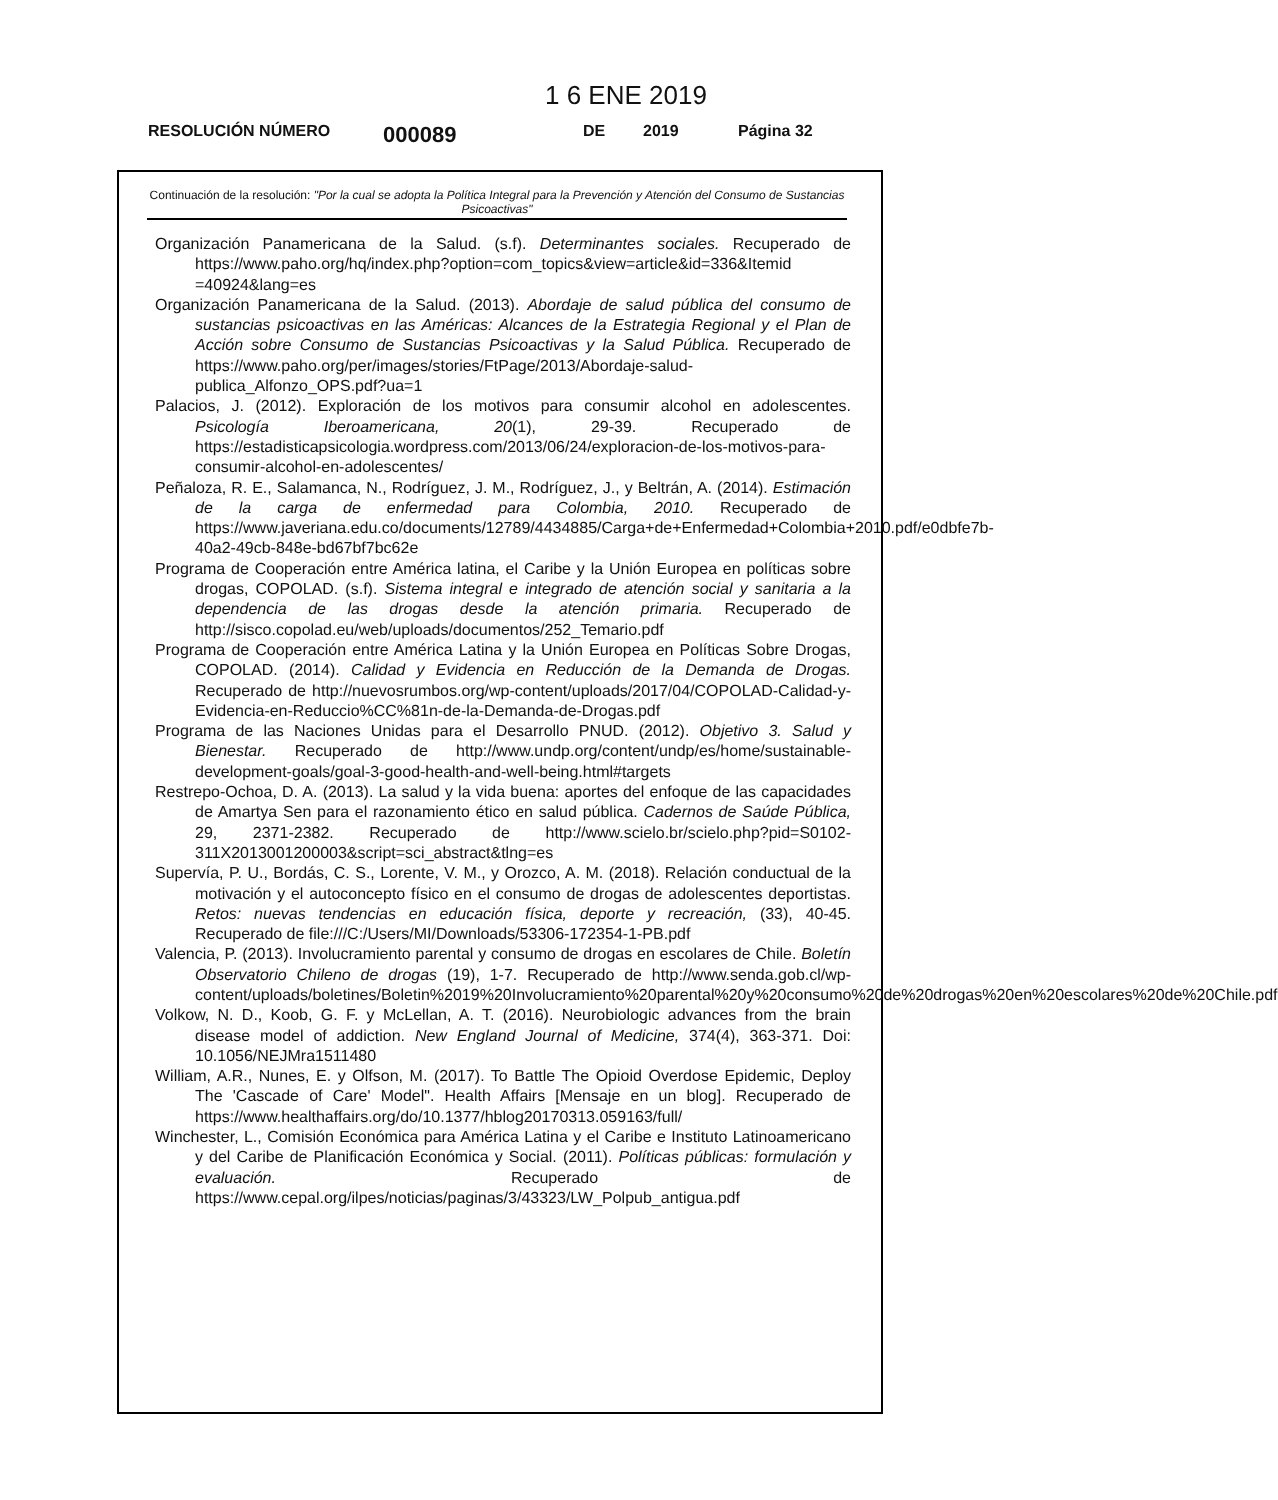1 6 ENE 2019
RESOLUCIÓN NÚMERO 000089 DE 2019 Página 32
Continuación de la resolución: "Por la cual se adopta la Política Integral para la Prevención y Atención del Consumo de Sustancias Psicoactivas"
Organización Panamericana de la Salud. (s.f). Determinantes sociales. Recuperado de https://www.paho.org/hq/index.php?option=com_topics&view=article&id=336&Itemid =40924&lang=es
Organización Panamericana de la Salud. (2013). Abordaje de salud pública del consumo de sustancias psicoactivas en las Américas: Alcances de la Estrategia Regional y el Plan de Acción sobre Consumo de Sustancias Psicoactivas y la Salud Pública. Recuperado de https://www.paho.org/per/images/stories/FtPage/2013/Abordaje-salud-publica_Alfonzo_OPS.pdf?ua=1
Palacios, J. (2012). Exploración de los motivos para consumir alcohol en adolescentes. Psicología Iberoamericana, 20(1), 29-39. Recuperado de https://estadisticapsicologia.wordpress.com/2013/06/24/exploracion-de-los-motivos-para-consumir-alcohol-en-adolescentes/
Peñaloza, R. E., Salamanca, N., Rodríguez, J. M., Rodríguez, J., y Beltrán, A. (2014). Estimación de la carga de enfermedad para Colombia, 2010. Recuperado de https://www.javeriana.edu.co/documents/12789/4434885/Carga+de+Enfermedad+Colombia+2010.pdf/e0dbfe7b-40a2-49cb-848e-bd67bf7bc62e
Programa de Cooperación entre América latina, el Caribe y la Unión Europea en políticas sobre drogas, COPOLAD. (s.f). Sistema integral e integrado de atención social y sanitaria a la dependencia de las drogas desde la atención primaria. Recuperado de http://sisco.copolad.eu/web/uploads/documentos/252_Temario.pdf
Programa de Cooperación entre América Latina y la Unión Europea en Políticas Sobre Drogas, COPOLAD. (2014). Calidad y Evidencia en Reducción de la Demanda de Drogas. Recuperado de http://nuevosrumbos.org/wp-content/uploads/2017/04/COPOLAD-Calidad-y-Evidencia-en-Reduccio%CC%81n-de-la-Demanda-de-Drogas.pdf
Programa de las Naciones Unidas para el Desarrollo PNUD. (2012). Objetivo 3. Salud y Bienestar. Recuperado de http://www.undp.org/content/undp/es/home/sustainable-development-goals/goal-3-good-health-and-well-being.html#targets
Restrepo-Ochoa, D. A. (2013). La salud y la vida buena: aportes del enfoque de las capacidades de Amartya Sen para el razonamiento ético en salud pública. Cadernos de Saúde Pública, 29, 2371-2382. Recuperado de http://www.scielo.br/scielo.php?pid=S0102-311X2013001200003&script=sci_abstract&tlng=es
Supervía, P. U., Bordás, C. S., Lorente, V. M., y Orozco, A. M. (2018). Relación conductual de la motivación y el autoconcepto físico en el consumo de drogas de adolescentes deportistas. Retos: nuevas tendencias en educación física, deporte y recreación, (33), 40-45. Recuperado de file:///C:/Users/MI/Downloads/53306-172354-1-PB.pdf
Valencia, P. (2013). Involucramiento parental y consumo de drogas en escolares de Chile. Boletín Observatorio Chileno de drogas (19), 1-7. Recuperado de http://www.senda.gob.cl/wp-content/uploads/boletines/Boletin%2019%20Involucramiento%20parental%20y%20consumo%20de%20drogas%20en%20escolares%20de%20Chile.pdf
Volkow, N. D., Koob, G. F. y McLellan, A. T. (2016). Neurobiologic advances from the brain disease model of addiction. New England Journal of Medicine, 374(4), 363-371. Doi: 10.1056/NEJMra1511480
William, A.R., Nunes, E. y Olfson, M. (2017). To Battle The Opioid Overdose Epidemic, Deploy The 'Cascade of Care' Model". Health Affairs [Mensaje en un blog]. Recuperado de https://www.healthaffairs.org/do/10.1377/hblog20170313.059163/full/
Winchester, L., Comisión Económica para América Latina y el Caribe e Instituto Latinoamericano y del Caribe de Planificación Económica y Social. (2011). Políticas públicas: formulación y evaluación. Recuperado de https://www.cepal.org/ilpes/noticias/paginas/3/43323/LW_Polpub_antigua.pdf